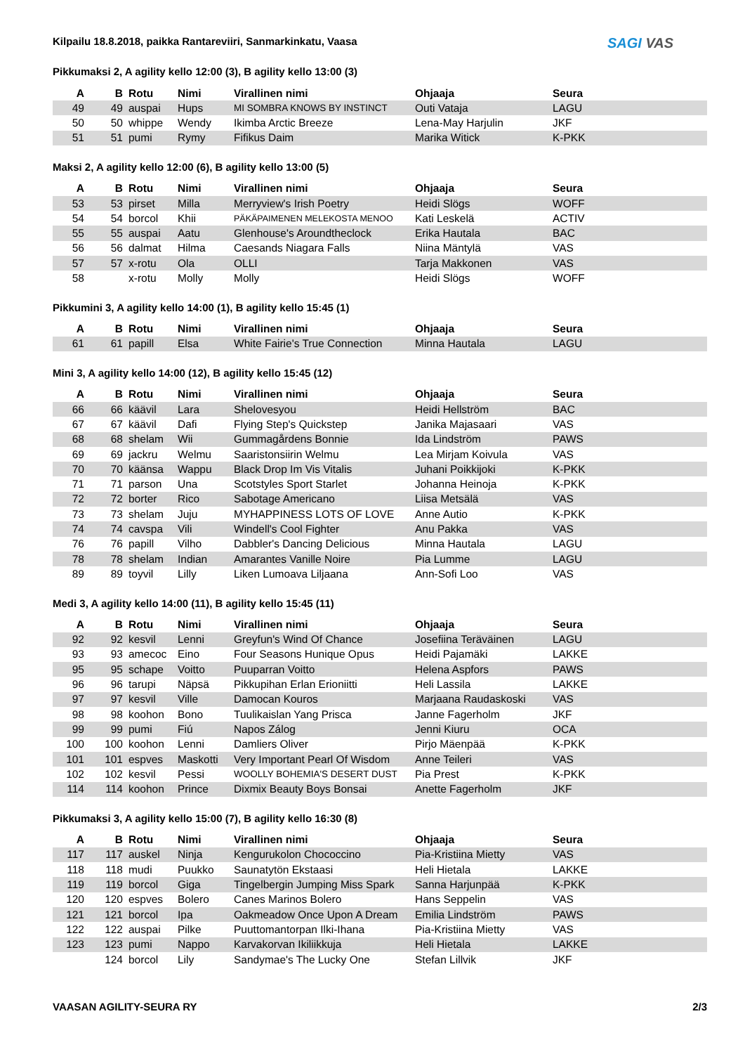SAGI VAS
Kilpailu 18.8.2018, paikka Rantareviiri, Sanmarkinkatu, Vaasa
Pikkumaksi 2, A agility kello 12:00 (3), B agility kello 13:00 (3)
| A | B | Rotu | Nimi | Virallinen nimi | Ohjaaja | Seura |
| --- | --- | --- | --- | --- | --- | --- |
| 49 | 49 | auspai | Hups | MI SOMBRA KNOWS BY INSTINCT | Outi Vataja | LAGU |
| 50 | 50 | whippe | Wendy | Ikimba Arctic Breeze | Lena-May Harjulin | JKF |
| 51 | 51 | pumi | Rymy | Fifikus Daim | Marika Witick | K-PKK |
Maksi 2, A agility kello 12:00 (6), B agility kello 13:00 (5)
| A | B | Rotu | Nimi | Virallinen nimi | Ohjaaja | Seura |
| --- | --- | --- | --- | --- | --- | --- |
| 53 | 53 | pirset | Milla | Merryview's Irish Poetry | Heidi Slögs | WOFF |
| 54 | 54 | borcol | Khii | PÄKÄPAIMENEN MELEKOSTA MENOO | Kati Leskelä | ACTIV |
| 55 | 55 | auspai | Aatu | Glenhouse's Aroundtheclock | Erika Hautala | BAC |
| 56 | 56 | dalmat | Hilma | Caesands Niagara Falls | Niina Mäntylä | VAS |
| 57 | 57 | x-rotu | Ola | OLLI | Tarja Makkonen | VAS |
| 58 | | x-rotu | Molly | Molly | Heidi Slögs | WOFF |
Pikkumini 3, A agility kello 14:00 (1), B agility kello 15:45 (1)
| A | B | Rotu | Nimi | Virallinen nimi | Ohjaaja | Seura |
| --- | --- | --- | --- | --- | --- | --- |
| 61 | 61 | papill | Elsa | White Fairie's True Connection | Minna Hautala | LAGU |
Mini 3, A agility kello 14:00 (12), B agility kello 15:45 (12)
| A | B | Rotu | Nimi | Virallinen nimi | Ohjaaja | Seura |
| --- | --- | --- | --- | --- | --- | --- |
| 66 | 66 | käävil | Lara | Shelovesyou | Heidi Hellström | BAC |
| 67 | 67 | käävil | Dafi | Flying Step's Quickstep | Janika Majasaari | VAS |
| 68 | 68 | shelam | Wii | Gummagårdens Bonnie | Ida Lindström | PAWS |
| 69 | 69 | jackru | Welmu | Saaristonsiirin Welmu | Lea Mirjam Koivula | VAS |
| 70 | 70 | käänsa | Wappu | Black Drop Im Vis Vitalis | Juhani Poikkijoki | K-PKK |
| 71 | 71 | parson | Una | Scotstyles Sport Starlet | Johanna Heinoja | K-PKK |
| 72 | 72 | borter | Rico | Sabotage Americano | Liisa Metsälä | VAS |
| 73 | 73 | shelam | Juju | MYHAPPINESS LOTS OF LOVE | Anne Autio | K-PKK |
| 74 | 74 | cavspa | Vili | Windell's Cool Fighter | Anu Pakka | VAS |
| 76 | 76 | papill | Vilho | Dabbler's Dancing Delicious | Minna Hautala | LAGU |
| 78 | 78 | shelam | Indian | Amarantes Vanille Noire | Pia Lumme | LAGU |
| 89 | 89 | toyvil | Lilly | Liken Lumoava Liljaana | Ann-Sofi Loo | VAS |
Medi 3, A agility kello 14:00 (11), B agility kello 15:45 (11)
| A | B | Rotu | Nimi | Virallinen nimi | Ohjaaja | Seura |
| --- | --- | --- | --- | --- | --- | --- |
| 92 | 92 | kesvil | Lenni | Greyfun's Wind Of Chance | Josefiina Teräväinen | LAGU |
| 93 | 93 | amecoc | Eino | Four Seasons Hunique Opus | Heidi Pajamäki | LAKKE |
| 95 | 95 | schape | Voitto | Puuparran Voitto | Helena Aspfors | PAWS |
| 96 | 96 | tarupi | Näpsä | Pikkupihan Erlan Erioniitti | Heli Lassila | LAKKE |
| 97 | 97 | kesvil | Ville | Damocan Kouros | Marjaana Raudaskoski | VAS |
| 98 | 98 | koohon | Bono | Tuulikaislan Yang Prisca | Janne Fagerholm | JKF |
| 99 | 99 | pumi | Fiú | Napos Zálog | Jenni Kiuru | OCA |
| 100 | 100 | koohon | Lenni | Damliers Oliver | Pirjo Mäenpää | K-PKK |
| 101 | 101 | espves | Maskotti | Very Important Pearl Of Wisdom | Anne Teileri | VAS |
| 102 | 102 | kesvil | Pessi | WOOLLY BOHEMIA'S DESERT DUST | Pia Prest | K-PKK |
| 114 | 114 | koohon | Prince | Dixmix Beauty Boys Bonsai | Anette Fagerholm | JKF |
Pikkumaksi 3, A agility kello 15:00 (7), B agility kello 16:30 (8)
| A | B | Rotu | Nimi | Virallinen nimi | Ohjaaja | Seura |
| --- | --- | --- | --- | --- | --- | --- |
| 117 | 117 | auskel | Ninja | Kengurukolon Chococcino | Pia-Kristiina Mietty | VAS |
| 118 | 118 | mudi | Puukko | Saunatytön Ekstaasi | Heli Hietala | LAKKE |
| 119 | 119 | borcol | Giga | Tingelbergin Jumping Miss Spark | Sanna Harjunpää | K-PKK |
| 120 | 120 | espves | Bolero | Canes Marinos Bolero | Hans Seppelin | VAS |
| 121 | 121 | borcol | Ipa | Oakmeadow Once Upon A Dream | Emilia Lindström | PAWS |
| 122 | 122 | auspai | Pilke | Puuttomantorpan Ilki-Ihana | Pia-Kristiina Mietty | VAS |
| 123 | 123 | pumi | Nappo | Karvakorvan Ikiliikkuja | Heli Hietala | LAKKE |
| | 124 | borcol | Lily | Sandymae's The Lucky One | Stefan Lillvik | JKF |
VAASAN AGILITY-SEURA RY 2/3